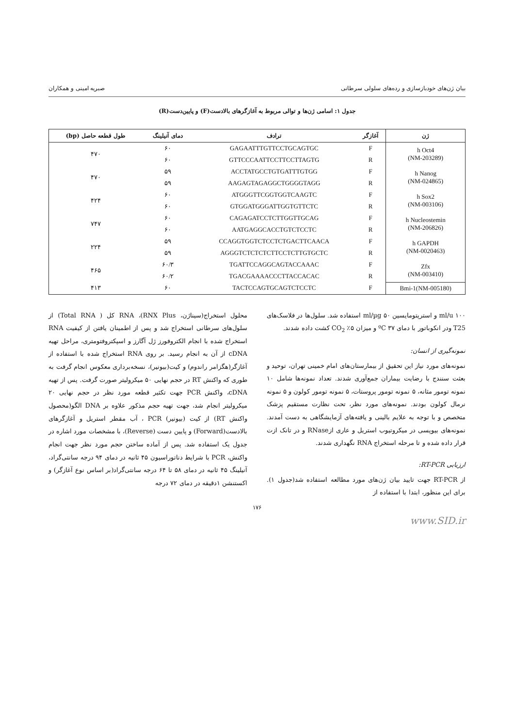بیان ژن‌های خودبازسازی و رده‌های سلولی سرطانی صبریه امینی و همکاران
جدول ۱: اسامی ژن‌ها و توالی مربوط به آغازگرهای بالادست(F) و پایین‌دست(R)
| ژن | آغازگر | ترادف | دمای آنیلینگ | طول قطعه حاصل (bp) |
| --- | --- | --- | --- | --- |
| h Oct4 (NM-203289) | F | GAGAATTTGTTCCTGCAGTGC | ۶۰ | ۴۷۰ |
| | R | GTTCCCAATTCCTTCCTTAGTG | ۶۰ | |
| h Nanog (NM-024865) | F | ACCTATGCCTGTGATTTGTGG | ۵۹ | ۴۷۰ |
| | R | AAGAGTAGAGGCTGGGGTAGG | ۵۹ | |
| h Sox2 (NM-003106) | F | ATGGGTTCGGTGGTCAAGTC | ۶۰ | ۴۲۴ |
| | R | GTGGATGGGATTGGTGTTCTC | ۶۰ | |
| h Nucleostemin (NM-206826) | F | CAGAGATCCTCTTGGTTGCAG | ۶۰ | ۷۴۷ |
| | R | AATGAGGCACCTGTCTCCTC | ۶۰ | |
| h GAPDH (NM-0020463) | F | CCAGGTGGTCTCCTCTGACTTCAACA | ۵۹ | ۲۲۴ |
| | R | AGGGTCTCTCTCTTCCTCTTGTGCTC | ۵۹ | |
| Zfx (NM-003410) | F | TGATTCCAGGCAGTACCAAAC | ۶۰/۳ | ۴۶۵ |
| | R | TGACGAAAACCCTTACCACAC | ۶۰/۲ | |
| Bmi-1(NM-005180) | F | TACTCCAGTGCAGTCTCCTC | ۶۰ | ۴۱۳ |
ml/u ۱۰۰ و استرپتومایسین ml/µg ۵۰ استفاده شد. سلول‌ها در فلاسک‌های T25 ودر انکوباتور با دمای ۳۷ ºC و میزان ۵٪ CO<sub>2</sub> کشت داده شدند.
نمونه‌گیری از انسان:
نمونه‌های مورد نیاز این تحقیق از بیمارستان‌های امام خمینی تهران، توحید و بعثت سنندج با رضایت بیماران جمع‌آوری شدند. تعداد نمونه‌ها شامل ۱۰ نمونه تومور مثانه، ۵ نمونه تومور پروستات، ۵ نمونه تومور کولون و ۵ نمونه نرمال کولون بودند. نمونه‌های مورد نظر، تحت نظارت مستقیم پزشک متخصص و با توجه به علایم بالینی و یافته‌های آزمایشگاهی به دست آمدند. نمونه‌های بیوپسی در میکروتیوب استریل و عاری ازRNase و در تانک ازت قرار داده شده و تا مرحله استخراج RNA نگهداری شدند.
ارزیابی RT-PCR:
از RT-PCR جهت تایید بیان ژن‌های مورد مطالعه استفاده شد(جدول ۱). برای این منظور، ابتدا با استفاده از
محلول استخراج(سیناژن، RNX Plus)، RNA کل ( Total RNA) از سلول‌های سرطانی استخراج شد و پس از اطمینان یافتن از کیفیت RNA استخراج شده با انجام الکتروفورز ژل آگارز و اسپکتروفتومتری، مراحل تهیه cDNA از آن به انجام رسید. بر روی RNA استخراج شده با استفاده از آغازگر(هگزامر راندوم) و کیت(بیونیر)، نسخه‌برداری معکوس انجام گرفت به طوری که واکنش RT در حجم نهایی ۵۰ میکرولیتر صورت گرفت. پس از تهیه cDNA، واکنش PCR جهت تکثیر قطعه مورد نظر در حجم نهایی ۲۰ میکرولیتر انجام شد، جهت تهیه حجم مذکور علاوه بر DNA الگو(محصول واکنش RT) از کیت (بیونیر) PCR ، آب مقطر استریل و آغازگرهای بالادست(Forward) و پایین دست (Reverse)، با مشخصات مورد اشاره در جدول یک استفاده شد. پس از آماده ساختن حجم مورد نظر جهت انجام واکنش، PCR با شرایط دناتوراسیون ۴۵ ثانیه در دمای ۹۴ درجه سانتی‌گراد، آنیلینگ ۴۵ ثانیه در دمای ۵۸ تا ۶۴ درجه سانتی‌گراد(بر اساس نوع آغازگر) و اکستنشن ۱دقیقه در دمای ۷۲ درجه
۱۷۶
www.SID.ir